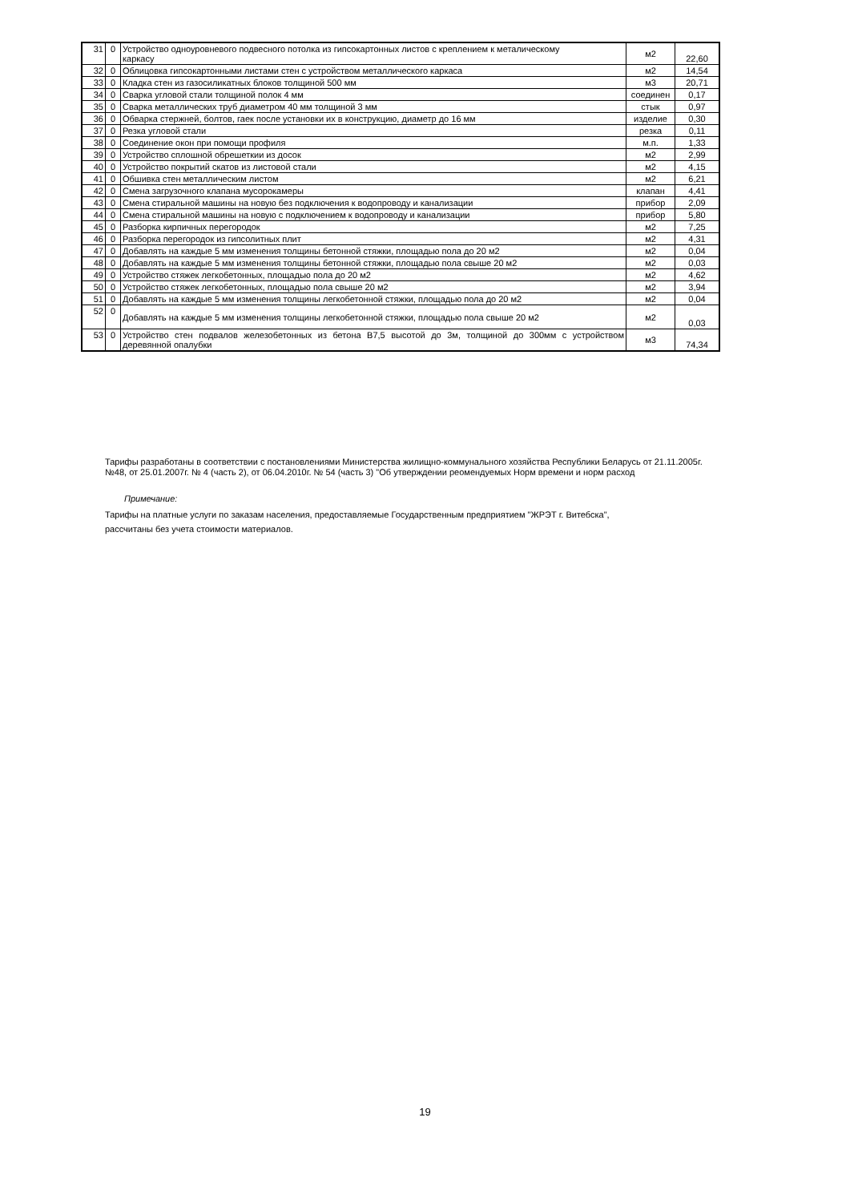| 31 | 0 | Устройство одноуровневого подвесного потолка из гипсокартонных листов с креплением к металическому каркасу | м2 | 22,60 |
| 32 | 0 | Облицовка гипсокартонными листами стен с устройством металлического каркаса | м2 | 14,54 |
| 33 | 0 | Кладка стен из газосиликатных блоков толщиной 500 мм | м3 | 20,71 |
| 34 | 0 | Сварка угловой стали толщиной полок 4 мм | соединен | 0,17 |
| 35 | 0 | Сварка металлических труб диаметром 40 мм толщиной 3 мм | стык | 0,97 |
| 36 | 0 | Обварка стержней, болтов, гаек после установки их в конструкцию, диаметр до 16 мм | изделие | 0,30 |
| 37 | 0 | Резка угловой стали | резка | 0,11 |
| 38 | 0 | Соединение окон при помощи профиля | м.п. | 1,33 |
| 39 | 0 | Устройство сплошной обрешеткии из досок | м2 | 2,99 |
| 40 | 0 | Устройство покрытий скатов из листовой стали | м2 | 4,15 |
| 41 | 0 | Обшивка стен металлическим листом | м2 | 6,21 |
| 42 | 0 | Смена загрузочного клапана мусорокамеры | клапан | 4,41 |
| 43 | 0 | Смена стиральной машины на новую без подключения к водопроводу и канализации | прибор | 2,09 |
| 44 | 0 | Смена стиральной машины на новую с подключением к водопроводу и канализации | прибор | 5,80 |
| 45 | 0 | Разборка кирпичных перегородок | м2 | 7,25 |
| 46 | 0 | Разборка перегородок из гипсолитных плит | м2 | 4,31 |
| 47 | 0 | Добавлять на каждые 5 мм изменения толщины бетонной стяжки, площадью пола до 20 м2 | м2 | 0,04 |
| 48 | 0 | Добавлять на каждые 5 мм изменения толщины бетонной стяжки, площадью пола свыше 20 м2 | м2 | 0,03 |
| 49 | 0 | Устройство стяжек легкобетонных, площадью пола до 20 м2 | м2 | 4,62 |
| 50 | 0 | Устройство стяжек легкобетонных, площадью пола свыше 20 м2 | м2 | 3,94 |
| 51 | 0 | Добавлять на каждые 5 мм изменения толщины легкобетонной стяжки, площадью пола до 20 м2 | м2 | 0,04 |
| 52 | 0 | Добавлять на каждые 5 мм изменения толщины легкобетонной стяжки, площадью пола свыше 20 м2 | м2 | 0,03 |
| 53 | 0 | Устройство стен подвалов железобетонных из бетона В7,5 высотой до 3м, толщиной до 300мм с устройством деревянной опалубки | м3 | 74,34 |
Тарифы разработаны в соответствии с постановлениями Министерства жилищно-коммунального хозяйства Республики Беларусь от 21.11.2005г. №48, от 25.01.2007г. № 4 (часть 2), от 06.04.2010г. № 54 (часть 3) "Об утверждении реомендуемых Норм времени и норм расход
Примечание:
Тарифы на платные услуги по заказам населения, предоставляемые Государственным предприятием "ЖРЭТ г. Витебска",
рассчитаны без учета стоимости материалов.
19